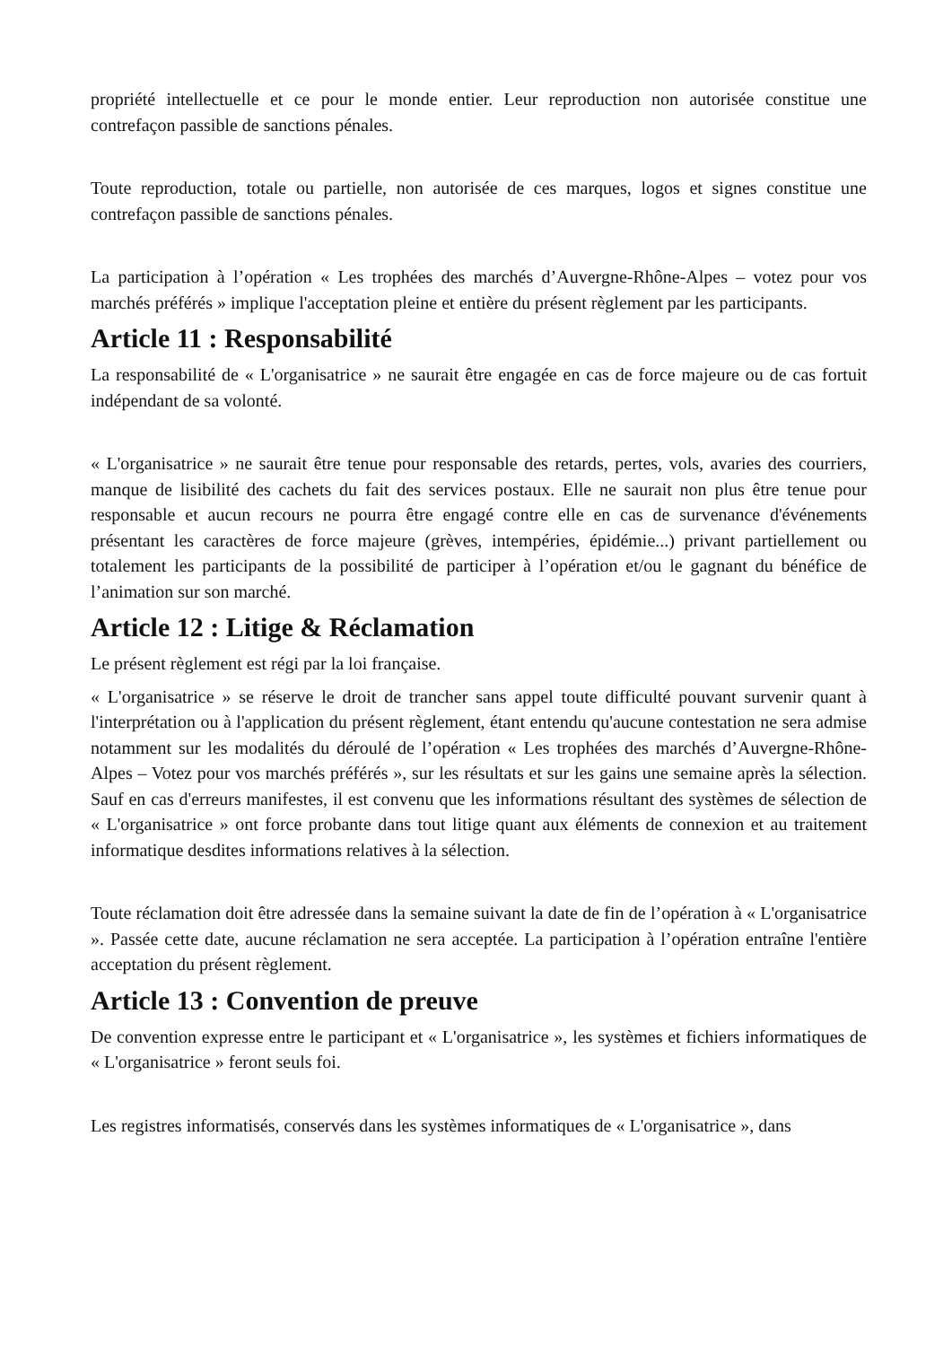propriété intellectuelle et ce pour le monde entier. Leur reproduction non autorisée constitue une contrefaçon passible de sanctions pénales.
Toute reproduction, totale ou partielle, non autorisée de ces marques, logos et signes constitue une contrefaçon passible de sanctions pénales.
La participation à l’opération « Les trophées des marchés d’Auvergne-Rhône-Alpes – votez pour vos marchés préférés » implique l'acceptation pleine et entière du présent règlement par les participants.
Article 11 : Responsabilité
La responsabilité de « L'organisatrice » ne saurait être engagée en cas de force majeure ou de cas fortuit indépendant de sa volonté.
« L'organisatrice » ne saurait être tenue pour responsable des retards, pertes, vols, avaries des courriers, manque de lisibilité des cachets du fait des services postaux. Elle ne saurait non plus être tenue pour responsable et aucun recours ne pourra être engagé contre elle en cas de survenance d'événements présentant les caractères de force majeure (grèves, intempéries, épidémie...) privant partiellement ou totalement les participants de la possibilité de participer à l’opération et/ou le gagnant du bénéfice de l’animation sur son marché.
Article 12 : Litige & Réclamation
Le présent règlement est régi par la loi française.
« L'organisatrice » se réserve le droit de trancher sans appel toute difficulté pouvant survenir quant à l'interprétation ou à l'application du présent règlement, étant entendu qu'aucune contestation ne sera admise notamment sur les modalités du déroulé de l’opération « Les trophées des marchés d’Auvergne-Rhône-Alpes – Votez pour vos marchés préférés », sur les résultats et sur les gains une semaine après la sélection. Sauf en cas d'erreurs manifestes, il est convenu que les informations résultant des systèmes de sélection de « L'organisatrice » ont force probante dans tout litige quant aux éléments de connexion et au traitement informatique desdites informations relatives à la sélection.
Toute réclamation doit être adressée dans la semaine suivant la date de fin de l’opération à « L'organisatrice ». Passée cette date, aucune réclamation ne sera acceptée. La participation à l’opération entraîne l'entière acceptation du présent règlement.
Article 13 : Convention de preuve
De convention expresse entre le participant et « L'organisatrice », les systèmes et fichiers informatiques de « L'organisatrice » feront seuls foi.
Les registres informatisés, conservés dans les systèmes informatiques de « L'organisatrice », dans